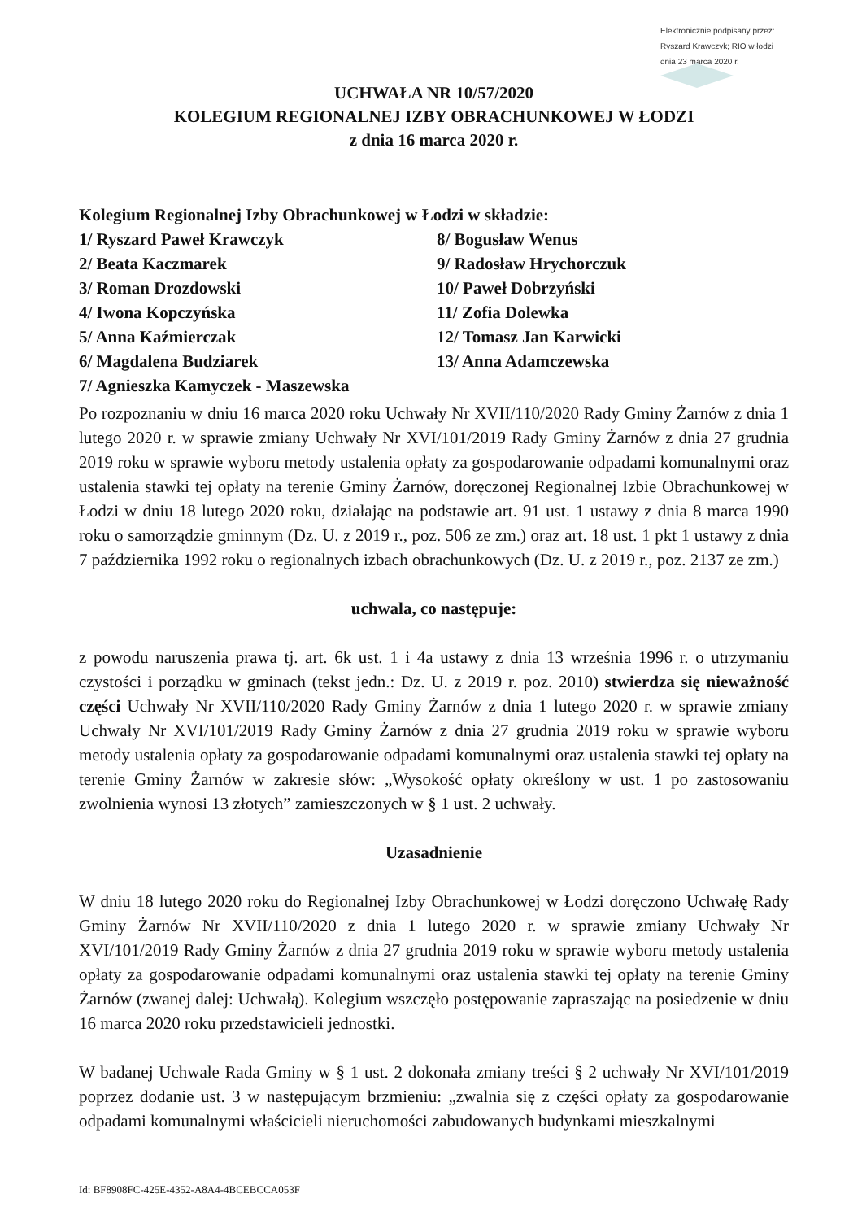Elektronicznie podpisany przez:
Ryszard Krawczyk; RIO w łodzi
dnia 23 marca 2020 r.
UCHWAŁA NR 10/57/2020
KOLEGIUM REGIONALNEJ IZBY OBRACHUNKOWEJ W ŁODZI
z dnia 16 marca 2020 r.
Kolegium Regionalnej Izby Obrachunkowej w Łodzi w składzie:
1/ Ryszard Paweł Krawczyk 8/ Bogusław Wenus
2/ Beata Kaczmarek 9/ Radosław Hrychorczuk
3/ Roman Drozdowski 10/ Paweł Dobrzyński
4/ Iwona Kopczyńska 11/ Zofia Dolewka
5/ Anna Kaźmierczak 12/ Tomasz Jan Karwicki
6/ Magdalena Budziarek 13/ Anna Adamczewska
7/ Agnieszka Kamyczek - Maszewska
Po rozpoznaniu w dniu 16 marca 2020 roku Uchwały Nr XVII/110/2020 Rady Gminy Żarnów z dnia 1 lutego 2020 r. w sprawie zmiany Uchwały Nr XVI/101/2019 Rady Gminy Żarnów z dnia 27 grudnia 2019 roku w sprawie wyboru metody ustalenia opłaty za gospodarowanie odpadami komunalnymi oraz ustalenia stawki tej opłaty na terenie Gminy Żarnów, doręczonej Regionalnej Izbie Obrachunkowej w Łodzi w dniu 18 lutego 2020 roku, działając na podstawie art. 91 ust. 1 ustawy z dnia 8 marca 1990 roku o samorządzie gminnym (Dz. U. z 2019 r., poz. 506 ze zm.) oraz art. 18 ust. 1 pkt 1 ustawy z dnia 7 października 1992 roku o regionalnych izbach obrachunkowych (Dz. U. z 2019 r., poz. 2137 ze zm.)
uchwala, co następuje:
z powodu naruszenia prawa tj. art. 6k ust. 1 i 4a ustawy z dnia 13 września 1996 r. o utrzymaniu czystości i porządku w gminach (tekst jedn.: Dz. U. z 2019 r. poz. 2010) stwierdza się nieważność części Uchwały Nr XVII/110/2020 Rady Gminy Żarnów z dnia 1 lutego 2020 r. w sprawie zmiany Uchwały Nr XVI/101/2019 Rady Gminy Żarnów z dnia 27 grudnia 2019 roku w sprawie wyboru metody ustalenia opłaty za gospodarowanie odpadami komunalnymi oraz ustalenia stawki tej opłaty na terenie Gminy Żarnów w zakresie słów: „Wysokość opłaty określony w ust. 1 po zastosowaniu zwolnienia wynosi 13 złotych” zamieszczonych w § 1 ust. 2 uchwały.
Uzasadnienie
W dniu 18 lutego 2020 roku do Regionalnej Izby Obrachunkowej w Łodzi doręczono Uchwałę Rady Gminy Żarnów Nr XVII/110/2020 z dnia 1 lutego 2020 r. w sprawie zmiany Uchwały Nr XVI/101/2019 Rady Gminy Żarnów z dnia 27 grudnia 2019 roku w sprawie wyboru metody ustalenia opłaty za gospodarowanie odpadami komunalnymi oraz ustalenia stawki tej opłaty na terenie Gminy Żarnów (zwanej dalej: Uchwałą). Kolegium wszczęło postępowanie zapraszając na posiedzenie w dniu 16 marca 2020 roku przedstawicieli jednostki.
W badanej Uchwale Rada Gminy w § 1 ust. 2 dokonała zmiany treści § 2 uchwały Nr XVI/101/2019 poprzez dodanie ust. 3 w następującym brzmieniu: „zwalnia się z części opłaty za gospodarowanie odpadami komunalnymi właścicieli nieruchomości zabudowanych budynkami mieszkalnymi
Id: BF8908FC-425E-4352-A8A4-4BCEBCCA053F